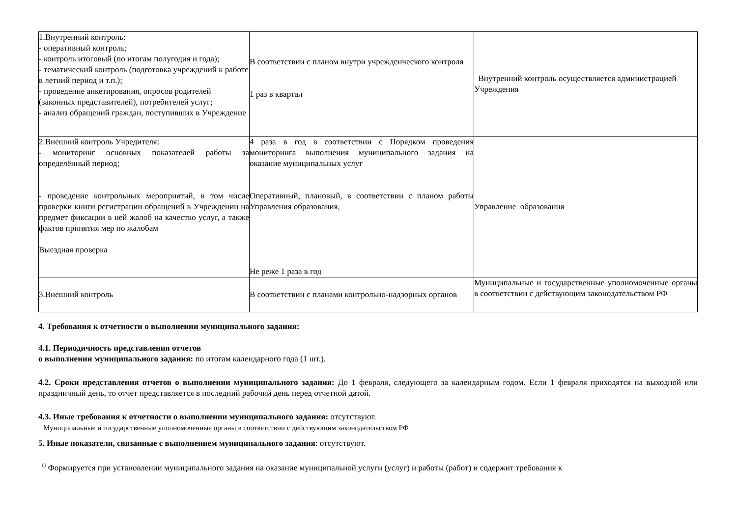| 1.Внутренний контроль: - оперативный контроль; - контроль итоговый (по итогам полугодия и года); - тематический контроль (подготовка учреждений к работе в летний период и т.п.); - проведение анкетирования, опросов родителей (законных представителей), потребителей услуг; - анализ обращений граждан, поступивших в Учреждение | В соответствии с планом внутри учрежденческого контроля 1 раз в квартал | Внутренний контроль осуществляется администрацией Учреждения |
| 2.Внешний контроль Учредителя: - мониторинг основных показателей работы за определённый период; - проведение контрольных мероприятий, в том числе проверки книги регистрации обращений в Учреждении на предмет фиксации в ней жалоб на качество услуг, а также фактов принятия мер по жалобам Выездная проверка | 4 раза в год в соответствии с Порядком проведения мониторинга выполнения муниципального задания на оказание муниципальных услуг Оперативный, плановый, в соответствии с планом работы Управления образования, Не реже 1 раза в год | Управление образования |
| 3.Внешний контроль | В соответствии с планами контрольно-надзорных органов | Муниципальные и государственные уполномоченные органы в соответствии с действующим законодательством РФ |
4. Требования к отчетности о выполнении муниципального задания:
4.1. Периодичность представления отчетов
о выполнении муниципального задания: по итогам календарного года (1 шт.).
4.2. Сроки представления отчетов о выполнении муниципального задания: До 1 февраля, следующего за календарным годом. Если 1 февраля приходятся на выходной или праздничный день, то отчет представляется в последний рабочий день перед отчетной датой.
4.3. Иные требования к отчетности о выполнении муниципального задания: отсутствуют.
Муниципальные и государственные уполномоченные органы в соответствии с действующим законодательством РФ
5. Иные показатели, связанные с выполнением муниципального задания: отсутствуют.
<sup>1)</sup> Формируется при установлении муниципального задания на оказание муниципальной услуги (услуг) и работы (работ) и содержит требования к